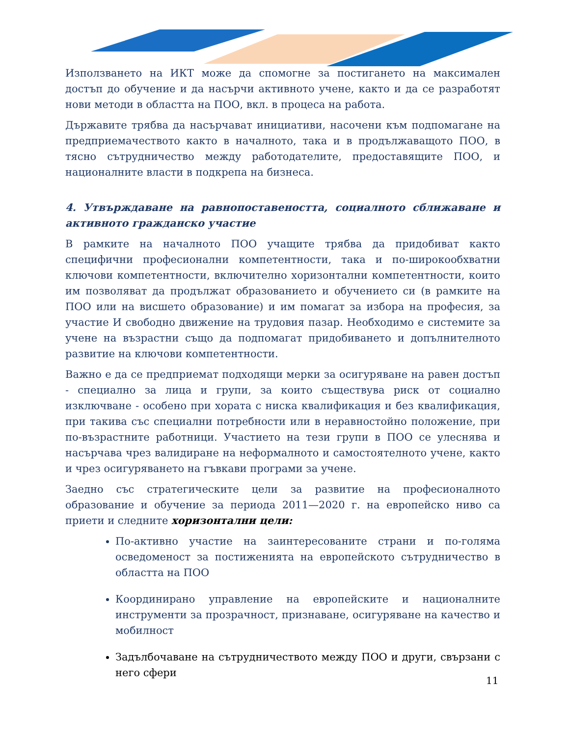Използването на ИКТ може да спомогне за постигането на максимален достъп до обучение и да насърчи активното учене, както и да се разработят нови методи в областта на ПОО, вкл. в процеса на работа.
Държавите трябва да насърчават инициативи, насочени към подпомагане на предприемачеството както в началното, така и в продължаващото ПОО, в тясно сътрудничество между работодателите, предоставящите ПОО, и националните власти в подкрепа на бизнеса.
4. Утвърждаване на равнопоставеността, социалното сближаване и активното гражданско участие
В рамките на началното ПОО учащите трябва да придобиват както специфични професионални компетентности, така и по-широкообхватни ключови компетентности, включително хоризонтални компетентности, които им позволяват да продължат образованието и обучението си (в рамките на ПОО или на висшето образование) и им помагат за избора на професия, за участие И свободно движение на трудовия пазар. Необходимо е системите за учене на възрастни също да подпомагат придобиването и допълнителното развитие на ключови компетентности.
Важно е да се предприемат подходящи мерки за осигуряване на равен достъп - специално за лица и групи, за които съществува риск от социално изключване - особено при хората с ниска квалификация и без квалификация, при такива със специални потребности или в неравностойно положение, при по-възрастните работници. Участието на тези групи в ПОО се улеснява и насърчава чрез валидиране на неформалното и самостоятелното учене, както и чрез осигуряването на гъвкави програми за учене.
Заедно със стратегическите цели за развитие на професионалното образование и обучение за периода 2011—2020 г. на европейско ниво са приети и следните хоризонтални цели:
По-активно участие на заинтересованите страни и по-голяма осведоменост за постиженията на европейското сътрудничество в областта на ПОО
Координирано управление на европейските и националните инструменти за прозрачност, признаване, осигуряване на качество и мобилност
Задълбочаване на сътрудничеството между ПОО и други, свързани с него сфери
11